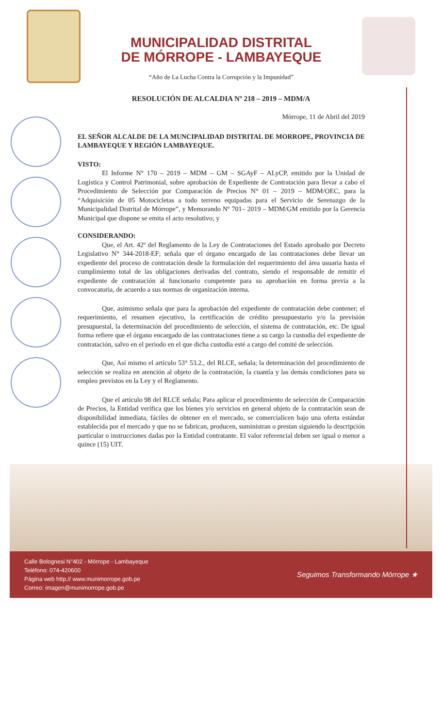MUNICIPALIDAD DISTRITAL
DE MÓRROPE - LAMBAYEQUE
“Año de La Lucha Contra la Corrupción y la Impunidad”
RESOLUCIÓN DE ALCALDIA Nº 218 – 2019 – MDM/A
Mórrope, 11 de Abril del 2019
EL SEÑOR ALCALDE DE LA MUNCIPALIDAD DISTRITAL DE MORROPE, PROVINCIA DE LAMBAYEQUE Y REGIÓN LAMBAYEQUE.
VISTO:
El Informe N° 170 – 2019 – MDM – GM – SGAyF – ALyCP, emitido por la Unidad de Logística y Control Patrimonial, sobre aprobación de Expediente de Contratación para llevar a cabo el Procedimiento de Selección por Comparación de Precios N° 01 – 2019 – MDM/OEC, para la “Adquisición de 05 Motocicletas a todo terreno equipadas para el Servicio de Serenazgo de la Municipalidad Distrital de Mórrope”, y Memorando Nº 701– 2019 – MDM/GM emitido por la Gerencia Municipal que dispone se emita el acto resolutivo; y
CONSIDERANDO:
Que, el Art. 42º del Reglamento de la Ley de Contrataciones del Estado aprobado por Decreto Legislativo N° 344-2018-EF; señala que el órgano encargado de las contrataciones debe llevar un expediente del proceso de contratación desde la formulación del requerimiento del área usuaria hasta el cumplimiento total de las obligaciones derivadas del contrato, siendo el responsable de remitir el expediente de contratación al funcionario competente para su aprobación en forma previa a la convocatoria, de acuerdo a sus normas de organización interna.
Que, asimismo señala que para la aprobación del expediente de contratación debe contener; el requerimiento, el resumen ejecutivo, la certificación de crédito presupuestario y/o la previsión presupuestal, la determinación del procedimiento de selección, el sistema de contratación, etc. De igual forma refiere que el órgano encargado de las contrataciones tiene a su cargo la custodia del expediente de contratación, salvo en el periodo en el que dicha custodia esté a cargo del comité de selección.
Que, Así mismo el artículo 53° 53.2., del RLCE, señala; la determinación del procedimiento de selección se realiza en atención al objeto de la contratación, la cuantía y las demás condiciones para su empleo previstos en la Ley y el Reglamento.
Que el artículo 98 del RLCE señala; Para aplicar el procedimiento de selección de Comparación de Precios, la Entidad verifica que los bienes y/o servicios en general objeto de la contratación sean de disponibilidad inmediata, fáciles de obtener en el mercado, se comercialicen bajo una oferta estándar establecida por el mercado y que no se fabrican, producen, suministran o prestan siguiendo la descripción particular o instrucciones dadas por la Entidad contratante. El valor referencial deben ser igual o menor a quince (15) UIT.
Calle Bolognesi N°402 - Mórrope - Lambayeque
Teléfono: 074-420600
Página web http.// www.munimorrope.gob.pe
Correo: imagen@munimorrope.gob.pe
Seguimos Transformando Mórrope ★